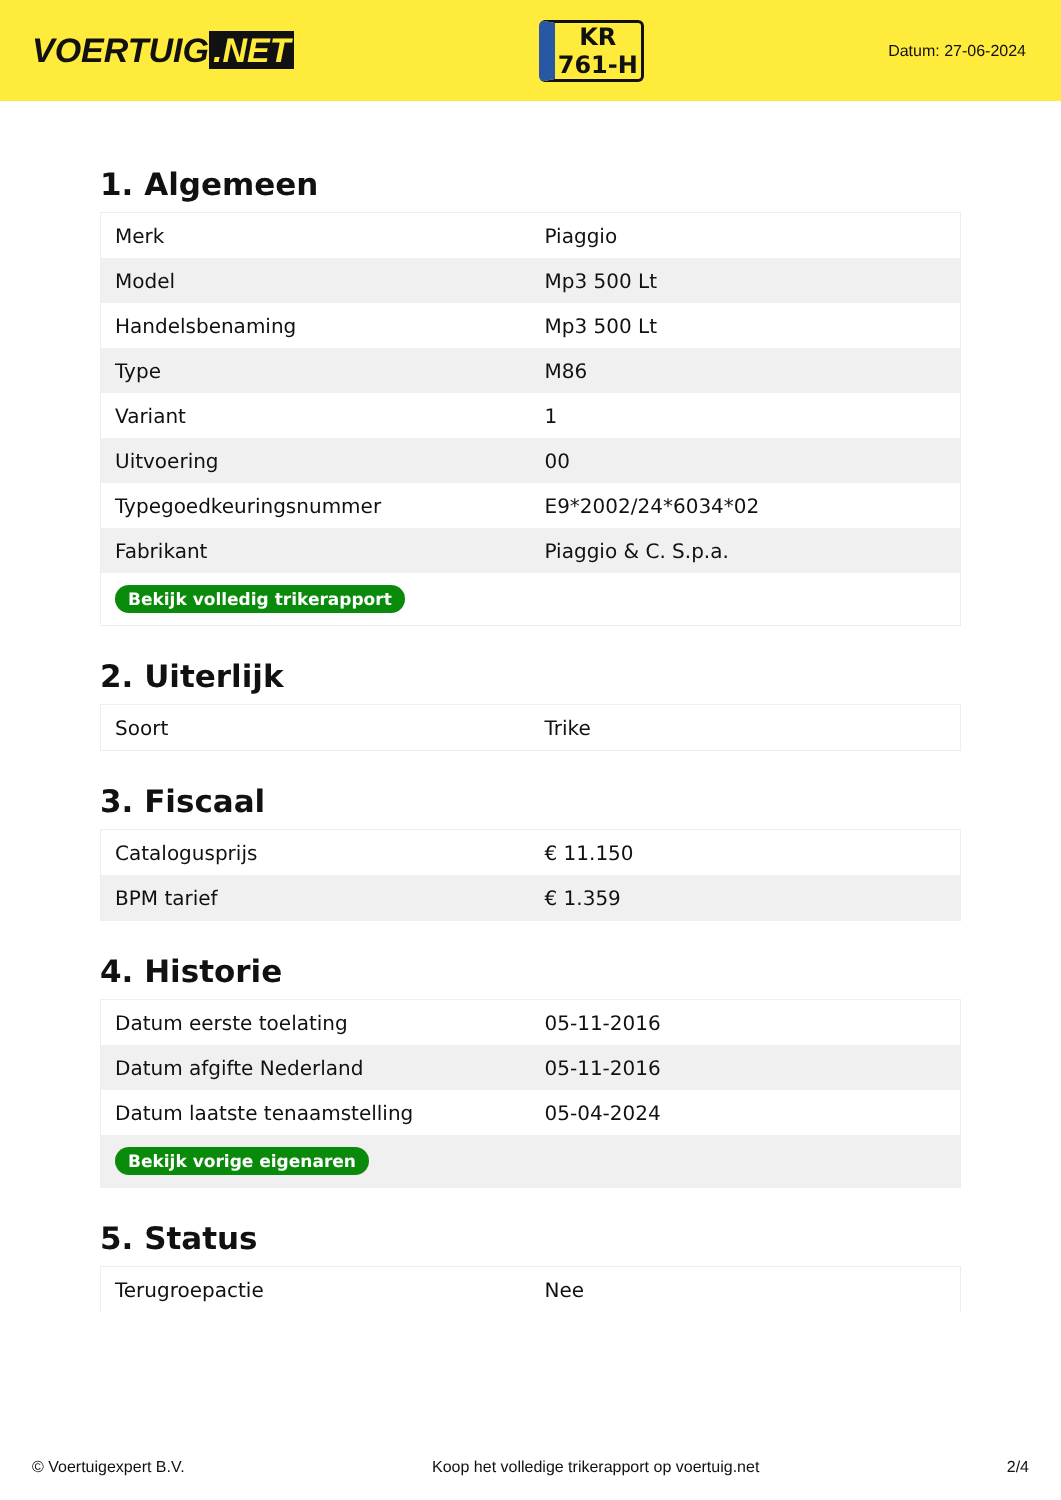VOERTUIG.NET
KR
761-H
Datum: 27-06-2024
1. Algemeen
| Merk | Piaggio |
| Model | Mp3 500 Lt |
| Handelsbenaming | Mp3 500 Lt |
| Type | M86 |
| Variant | 1 |
| Uitvoering | 00 |
| Typegoedkeuringsnummer | E9*2002/24*6034*02 |
| Fabrikant | Piaggio & C. S.p.a. |
| Bekijk volledig trikerapport | |
2. Uiterlijk
| Soort | Trike |
3. Fiscaal
| Catalogusprijs | € 11.150 |
| BPM tarief | € 1.359 |
4. Historie
| Datum eerste toelating | 05-11-2016 |
| Datum afgifte Nederland | 05-11-2016 |
| Datum laatste tenaamstelling | 05-04-2024 |
| Bekijk vorige eigenaren | |
5. Status
| Terugroepactie | Nee |
© Voertuigexpert B.V. Koop het volledige trikerapport op voertuig.net 2/4